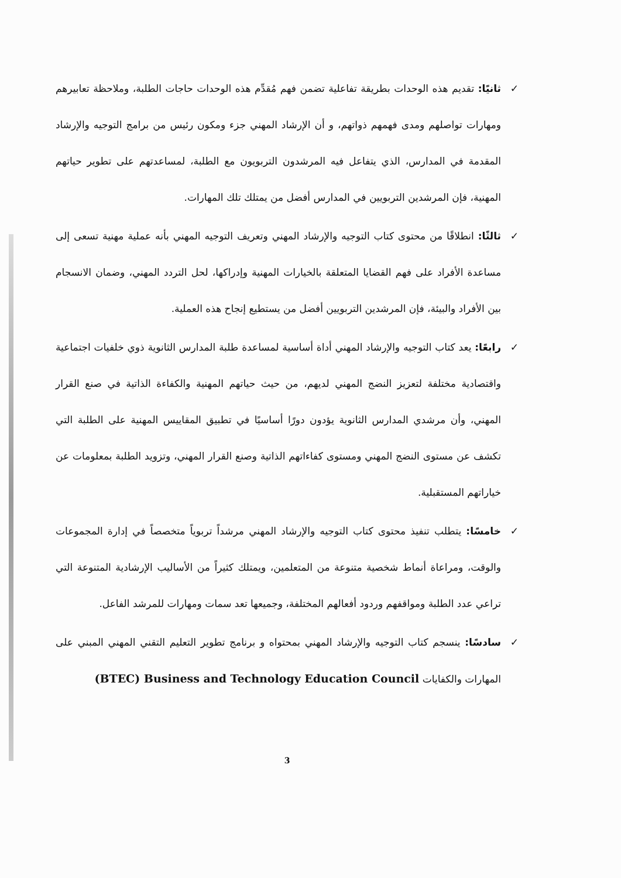✓ ثانيًا: تقديم هذه الوحدات بطريقة تفاعلية تضمن فهم مُقدِّم هذه الوحدات حاجات الطلبة، وملاحظة تعابيرهم ومهارات تواصلهم ومدى فهمهم ذواتهم، و أن الإرشاد المهني جزء ومكون رئيس من برامج التوجيه والإرشاد المقدمة في المدارس، الذي يتفاعل فيه المرشدون التربويون مع الطلبة، لمساعدتهم على تطوير حياتهم المهنية، فإن المرشدين التربويين في المدارس أفضل من يمتلك تلك المهارات.
✓ ثالثًا: انطلاقًا من محتوى كتاب التوجيه والإرشاد المهني وتعريف التوجيه المهني بأنه عملية مهنية تسعى إلى مساعدة الأفراد على فهم القضايا المتعلقة بالخيارات المهنية وإدراكها، لحل التردد المهني، وضمان الانسجام بين الأفراد والبيئة، فإن المرشدين التربويين أفضل من يستطيع إنجاح هذه العملية.
✓ رابعًا: يعد كتاب التوجيه والإرشاد المهني أداة أساسية لمساعدة طلبة المدارس الثانوية ذوي خلفيات اجتماعية واقتصادية مختلفة لتعزيز النضج المهني لديهم، من حيث حياتهم المهنية والكفاءة الذاتية في صنع القرار المهني، وأن مرشدي المدارس الثانوية يؤدون دورًا أساسيًا في تطبيق المقاييس المهنية على الطلبة التي تكشف عن مستوى النضج المهني ومستوى كفاءاتهم الذاتية وصنع القرار المهني، وتزويد الطلبة بمعلومات عن خياراتهم المستقبلية.
✓ خامسًا: يتطلب تنفيذ محتوى كتاب التوجيه والإرشاد المهني مرشداً تربوياً متخصصاً في إدارة المجموعات والوقت، ومراعاة أنماط شخصية متنوعة من المتعلمين، ويمتلك كثيراً من الأساليب الإرشادية المتنوعة التي تراعي عدد الطلبة ومواقفهم وردود أفعالهم المختلفة، وجميعها تعد سمات ومهارات للمرشد الفاعل.
✓ سادسًا: ينسجم كتاب التوجيه والإرشاد المهني بمحتواه و برنامج تطوير التعليم التقني المهني المبني على المهارات والكفايات (BTEC) Business and Technology Education Council
3